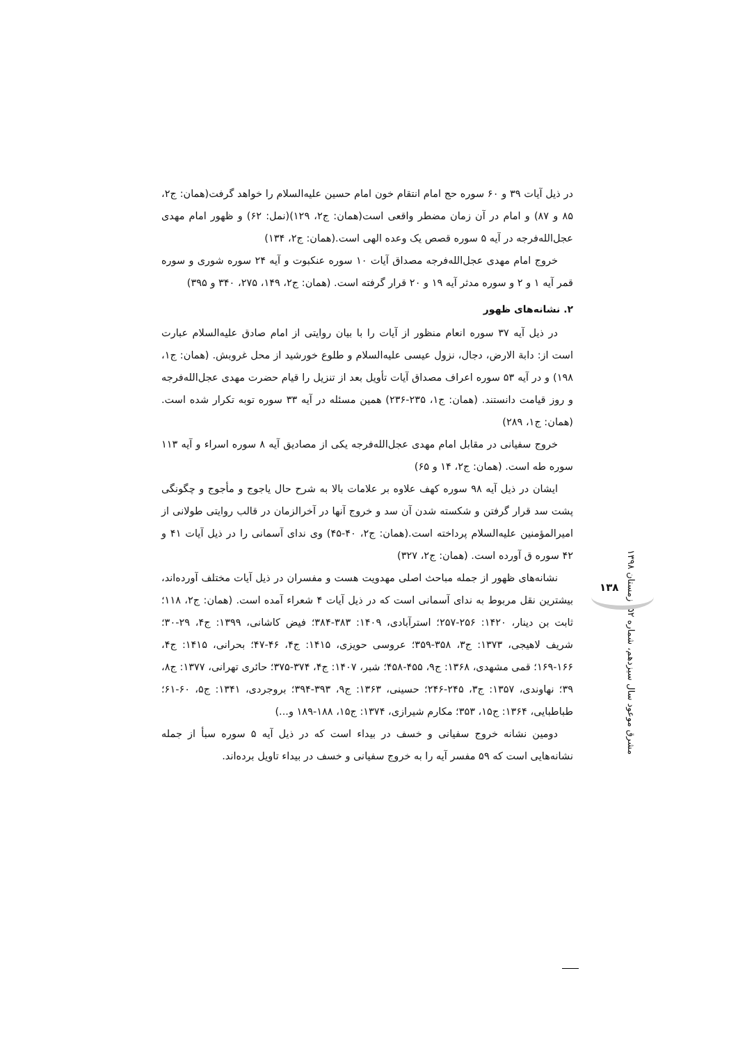در ذیل آیات ۳۹ و ۶۰ سوره حج امام انتقام خون امام حسین علیه‌السلام را خواهد گرفت(همان: ج۲، ۸۵ و ۸۷) و امام در آن زمان مضطر واقعی است(همان: ج۲، ۱۲۹)(نمل: ۶۲) و ظهور امام مهدی عجل‌الله‌فرجه در آیه ۵ سوره قصص یک وعده الهی است.(همان: ج۲، ۱۳۴)
خروج امام مهدی عجل‌الله‌فرجه مصداق آیات ۱۰ سوره عنکبوت و آیه ۲۴ سوره شوری و سوره قمر آیه ۱ و ۲ و سوره مدثر آیه ۱۹ و ۲۰ قرار گرفته است. (همان: ج۲، ۱۴۹، ۲۷۵، ۳۴۰ و ۳۹۵)
۲. نشانه‌های ظهور
در ذیل آیه ۳۷ سوره انعام منظور از آیات را با بیان روایتی از امام صادق علیه‌السلام عبارت است از: دابة الارض، دجال، نزول عیسی علیه‌السلام و طلوع خورشید از محل غروبش. (همان: ج۱، ۱۹۸) و در آیه ۵۳ سوره اعراف مصداق آیات تأویل بعد از تنزیل را قیام حضرت مهدی عجل‌الله‌فرجه و روز قیامت دانستند. (همان: ج۱، ۲۳۵-۲۳۶) همین مسئله در آیه ۳۳ سوره توبه تکرار شده است. (همان: ج۱، ۲۸۹)
خروج سفیانی در مقابل امام مهدی عجل‌الله‌فرجه یکی از مصادیق آیه ۸ سوره اسراء و آیه ۱۱۳ سوره طه است. (همان: ج۲، ۱۴ و ۶۵)
ایشان در ذیل آیه ۹۸ سوره کهف علاوه بر علامات بالا به شرح حال یاجوج و مأجوج و چگونگی پشت سد قرار گرفتن و شکسته شدن آن سد و خروج آنها در آخرالزمان در قالب روایتی طولانی از امیرالمؤمنین علیه‌السلام پرداخته است.(همان: ج۲، ۴۰-۴۵) وی ندای آسمانی را در ذیل آیات ۴۱ و ۴۲ سوره ق آورده است. (همان: ج۲، ۳۲۷)
نشانه‌های ظهور از جمله مباحث اصلی مهدویت هست و مفسران در ذیل آیات مختلف آورده‌اند، بیشترین نقل مربوط به ندای آسمانی است که در ذیل آیات ۴ شعراء آمده است. (همان: ج۲، ۱۱۸؛ ثابت بن دینار، ۱۴۲۰: ۲۵۶-۲۵۷؛ استرآبادی، ۱۴۰۹: ۳۸۳-۳۸۴؛ فیض کاشانی، ۱۳۹۹: ج۴، ۲۹-۳۰؛ شریف لاهیجی، ۱۳۷۳: ج۳، ۳۵۸-۳۵۹؛ عروسی حویزی، ۱۴۱۵: ج۴، ۴۶-۴۷؛ بحرانی، ۱۴۱۵: ج۴، ۱۶۶-۱۶۹؛ قمی مشهدی، ۱۳۶۸: ج۹، ۴۵۵-۴۵۸؛ شبر، ۱۴۰۷: ج۴، ۳۷۴-۳۷۵؛ حائری تهرانی، ۱۳۷۷: ج۸، ۳۹؛ نهاوندی، ۱۳۵۷: ج۳، ۲۴۵-۲۴۶؛ حسینی، ۱۳۶۳: ج۹، ۳۹۳-۳۹۴؛ بروجردی، ۱۳۴۱: ج۵، ۶۰-۶۱؛ طباطبایی، ۱۳۶۴: ج۱۵، ۳۵۳؛ مکارم شیرازی، ۱۳۷۴: ج۱۵، ۱۸۸-۱۸۹ و...)
دومین نشانه خروج سفیانی و خسف در بیداء است که در ذیل آیه ۵ سوره سبأ از جمله نشانه‌هایی است که ۵۹ مفسر آیه را به خروج سفیانی و خسف در بیداء تاویل برده‌اند.
مشرق موعود سال سیزدهم، شماره ۵۲، زمستان ۱۳۹۸
۱۳۸